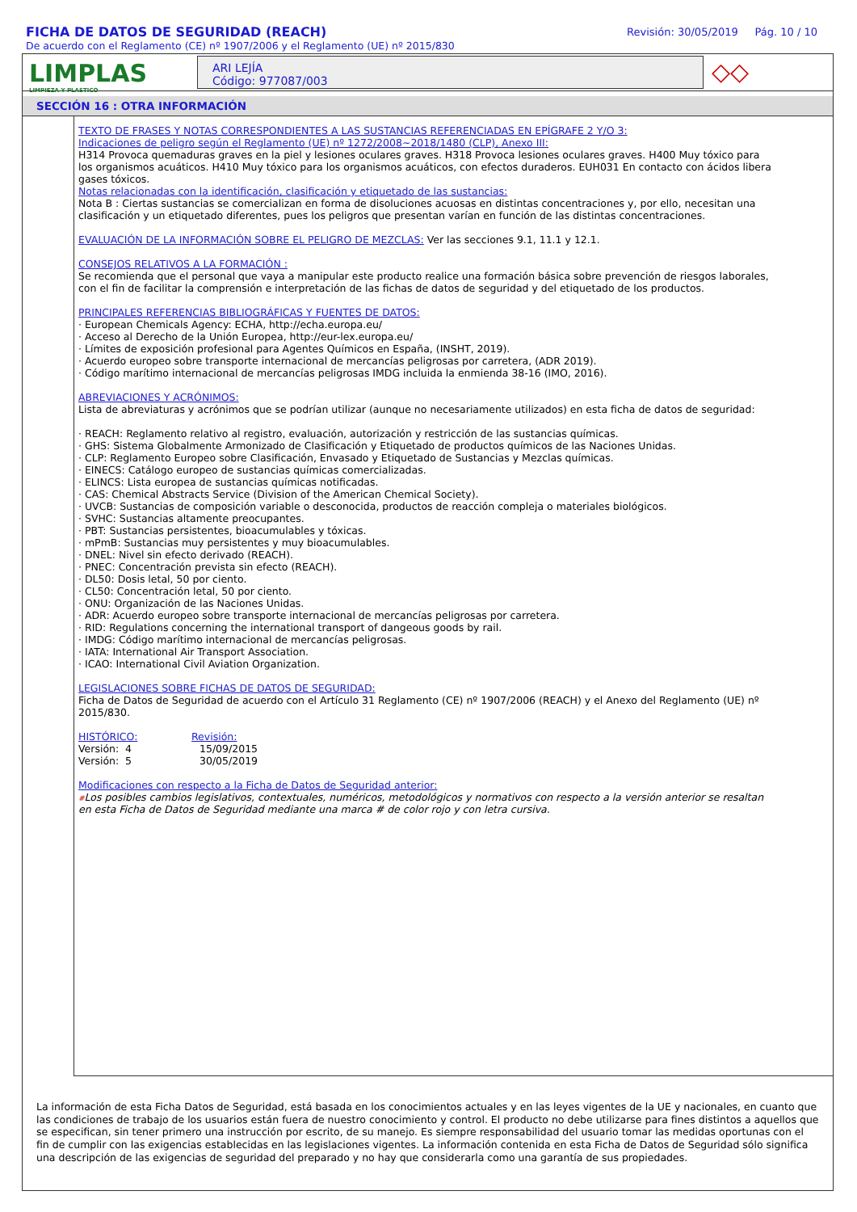FICHA DE DATOS DE SEGURIDAD (REACH)
De acuerdo con el Reglamento (CE) nº 1907/2006 y el Reglamento (UE) nº 2015/830
Revisión: 30/05/2019 Pág. 10 / 10
LIMPLAS
LIMPIEZA Y PLASTICO
ARI LEJÍA
Código: 977087/003
◇◇
SECCIÓN 16 : OTRA INFORMACIÓN
TEXTO DE FRASES Y NOTAS CORRESPONDIENTES A LAS SUSTANCIAS REFERENCIADAS EN EPÍGRAFE 2 Y/O 3:
Indicaciones de peligro según el Reglamento (UE) nº 1272/2008~2018/1480 (CLP), Anexo III:
H314 Provoca quemaduras graves en la piel y lesiones oculares graves. H318 Provoca lesiones oculares graves. H400 Muy tóxico para los organismos acuáticos. H410 Muy tóxico para los organismos acuáticos, con efectos duraderos. EUH031 En contacto con ácidos libera gases tóxicos.
Notas relacionadas con la identificación, clasificación y etiquetado de las sustancias:
Nota B : Ciertas sustancias se comercializan en forma de disoluciones acuosas en distintas concentraciones y, por ello, necesitan una clasificación y un etiquetado diferentes, pues los peligros que presentan varían en función de las distintas concentraciones.
EVALUACIÓN DE LA INFORMACIÓN SOBRE EL PELIGRO DE MEZCLAS: Ver las secciones 9.1, 11.1 y 12.1.
CONSEJOS RELATIVOS A LA FORMACIÓN :
Se recomienda que el personal que vaya a manipular este producto realice una formación básica sobre prevención de riesgos laborales, con el fin de facilitar la comprensión e interpretación de las fichas de datos de seguridad y del etiquetado de los productos.
PRINCIPALES REFERENCIAS BIBLIOGRÁFICAS Y FUENTES DE DATOS:
· European Chemicals Agency: ECHA, http://echa.europa.eu/
· Acceso al Derecho de la Unión Europea, http://eur-lex.europa.eu/
· Límites de exposición profesional para Agentes Químicos en España, (INSHT, 2019).
· Acuerdo europeo sobre transporte internacional de mercancías peligrosas por carretera, (ADR 2019).
· Código marítimo internacional de mercancías peligrosas IMDG incluida la enmienda 38-16 (IMO, 2016).
ABREVIACIONES Y ACRÓNIMOS:
Lista de abreviaturas y acrónimos que se podrían utilizar (aunque no necesariamente utilizados) en esta ficha de datos de seguridad:
· REACH: Reglamento relativo al registro, evaluación, autorización y restricción de las sustancias químicas.
· GHS: Sistema Globalmente Armonizado de Clasificación y Etiquetado de productos químicos de las Naciones Unidas.
· CLP: Reglamento Europeo sobre Clasificación, Envasado y Etiquetado de Sustancias y Mezclas químicas.
· EINECS: Catálogo europeo de sustancias químicas comercializadas.
· ELINCS: Lista europea de sustancias químicas notificadas.
· CAS: Chemical Abstracts Service (Division of the American Chemical Society).
· UVCB: Sustancias de composición variable o desconocida, productos de reacción compleja o materiales biológicos.
· SVHC: Sustancias altamente preocupantes.
· PBT: Sustancias persistentes, bioacumulables y tóxicas.
· mPmB: Sustancias muy persistentes y muy bioacumulables.
· DNEL: Nivel sin efecto derivado (REACH).
· PNEC: Concentración prevista sin efecto (REACH).
· DL50: Dosis letal, 50 por ciento.
· CL50: Concentración letal, 50 por ciento.
· ONU: Organización de las Naciones Unidas.
· ADR: Acuerdo europeo sobre transporte internacional de mercancías peligrosas por carretera.
· RID: Regulations concerning the international transport of dangeous goods by rail.
· IMDG: Código marítimo internacional de mercancías peligrosas.
· IATA: International Air Transport Association.
· ICAO: International Civil Aviation Organization.
LEGISLACIONES SOBRE FICHAS DE DATOS DE SEGURIDAD:
Ficha de Datos de Seguridad de acuerdo con el Artículo 31 Reglamento (CE) nº 1907/2006 (REACH) y el Anexo del Reglamento (UE) nº 2015/830.
HISTÓRICO: Revisión:
Versión: 4 15/09/2015
Versión: 5 30/05/2019
Modificaciones con respecto a la Ficha de Datos de Seguridad anterior:
#Los posibles cambios legislativos, contextuales, numéricos, metodológicos y normativos con respecto a la versión anterior se resaltan en esta Ficha de Datos de Seguridad mediante una marca # de color rojo y con letra cursiva.
La información de esta Ficha Datos de Seguridad, está basada en los conocimientos actuales y en las leyes vigentes de la UE y nacionales, en cuanto que las condiciones de trabajo de los usuarios están fuera de nuestro conocimiento y control. El producto no debe utilizarse para fines distintos a aquellos que se especifican, sin tener primero una instrucción por escrito, de su manejo. Es siempre responsabilidad del usuario tomar las medidas oportunas con el fin de cumplir con las exigencias establecidas en las legislaciones vigentes. La información contenida en esta Ficha de Datos de Seguridad sólo significa una descripción de las exigencias de seguridad del preparado y no hay que considerarla como una garantía de sus propiedades.